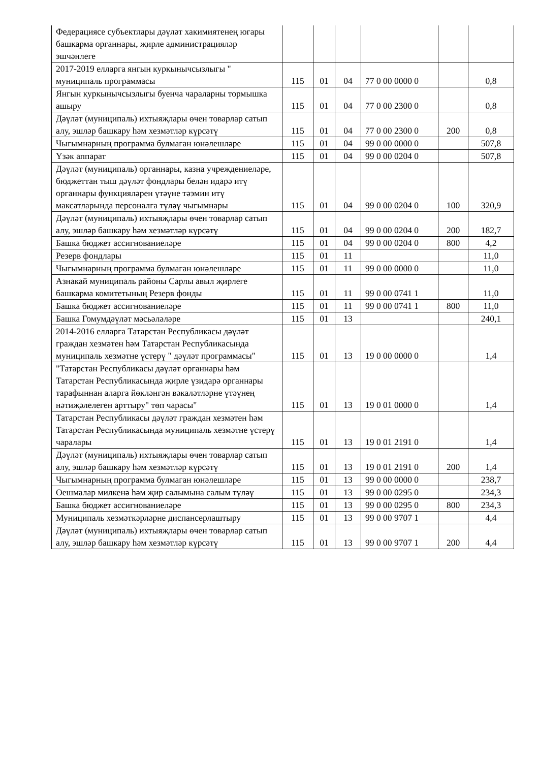| Федерациясе субъектлары дәүләт хакимиятенең югары башкарма органнары, җирле администрацияләр эшчәнлеге | | | | | | |
| 2017-2019 елларга янгын куркынычсызлыгы " муниципаль программасы | 115 | 01 | 04 | 77 0 00 0000 0 | | 0,8 |
| Янгын куркынычсызлыгы буенча чараларны тормышка ашыру | 115 | 01 | 04 | 77 0 00 2300 0 | | 0,8 |
| Дәүләт (муниципаль) ихтыяҗлары өчен товарлар сатып алу, эшләр башкару һәм хезмәтләр күрсәтү | 115 | 01 | 04 | 77 0 00 2300 0 | 200 | 0,8 |
| Чыгымнарның программа булмаган юнәлешләре | 115 | 01 | 04 | 99 0 00 0000 0 | | 507,8 |
| Үзәк аппарат | 115 | 01 | 04 | 99 0 00 0204 0 | | 507,8 |
| Дәүләт (муниципаль) органнары, казна учреждениеләре, бюджеттан тыш дәүләт фондлары белән идарә итү органнары функцияләрен үтәүне тәэмин итү максатларында персоналга түләү чыгымнары | 115 | 01 | 04 | 99 0 00 0204 0 | 100 | 320,9 |
| Дәүләт (муниципаль) ихтыяҗлары өчен товарлар сатып алу, эшләр башкару һәм хезмәтләр күрсәтү | 115 | 01 | 04 | 99 0 00 0204 0 | 200 | 182,7 |
| Башка бюджет ассигнованиеләре | 115 | 01 | 04 | 99 0 00 0204 0 | 800 | 4,2 |
| Резерв фондлары | 115 | 01 | 11 | | | 11,0 |
| Чыгымнарның программа булмаган юнәлешләре | 115 | 01 | 11 | 99 0 00 0000 0 | | 11,0 |
| Азнакай муниципаль районы Сарлы авыл җирлеге башкарма комитетының Резерв фонды | 115 | 01 | 11 | 99 0 00 0741 1 | | 11,0 |
| Башка бюджет ассигнованиеләре | 115 | 01 | 11 | 99 0 00 0741 1 | 800 | 11,0 |
| Башка Гомумдәүләт мәсьәләләре | 115 | 01 | 13 | | | 240,1 |
| 2014-2016 елларга Татарстан Республикасы дәүләт граждан хезмәтен һәм Татарстан Республикасында муниципаль хезмәтне үстерү " дәүләт программасы" | 115 | 01 | 13 | 19 0 00 0000 0 | | 1,4 |
| "Татарстан Республикасы дәүләт органнары һәм Татарстан Республикасында җирле үзидарә органнары тарафыннан аларга йөкләнгән вәкаләтләрне үтәүнең нәтиҗәлелеген арттыру" төп чарасы" | 115 | 01 | 13 | 19 0 01 0000 0 | | 1,4 |
| Татарстан Республикасы дәүләт граждан хезмәтен һәм Татарстан Республикасында муниципаль хезмәтне үстерү чаралары | 115 | 01 | 13 | 19 0 01 2191 0 | | 1,4 |
| Дәүләт (муниципаль) ихтыяҗлары өчен товарлар сатып алу, эшләр башкару һәм хезмәтләр күрсәтү | 115 | 01 | 13 | 19 0 01 2191 0 | 200 | 1,4 |
| Чыгымнарның программа булмаган юнәлешләре | 115 | 01 | 13 | 99 0 00 0000 0 | | 238,7 |
| Оешмалар милкенә һәм җир салымына салым түләү | 115 | 01 | 13 | 99 0 00 0295 0 | | 234,3 |
| Башка бюджет ассигнованиеләре | 115 | 01 | 13 | 99 0 00 0295 0 | 800 | 234,3 |
| Муниципаль хезмәткәрләрне диспансерлаштыру | 115 | 01 | 13 | 99 0 00 9707 1 | | 4,4 |
| Дәүләт (муниципаль) ихтыяҗлары өчен товарлар сатып алу, эшләр башкару һәм хезмәтләр күрсәтү | 115 | 01 | 13 | 99 0 00 9707 1 | 200 | 4,4 |